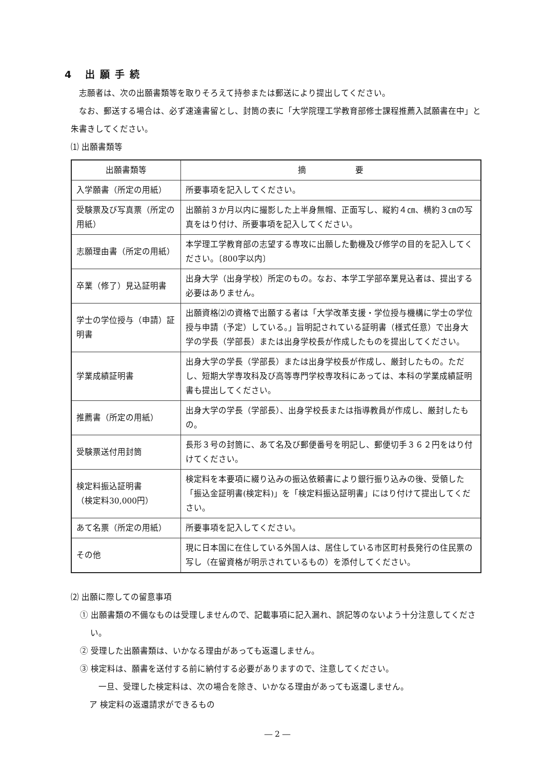4 出願手続
志願者は、次の出願書類等を取りそろえて持参または郵送により提出してください。
なお、郵送する場合は、必ず速達書留とし、封筒の表に「大学院理工学教育部修士課程推薦入試願書在中」と朱書きしてください。
⑴ 出願書類等
| 出願書類等 | 摘 要 |
| --- | --- |
| 入学願書（所定の用紙） | 所要事項を記入してください。 |
| 受験票及び写真票（所定の用紙） | 出願前３か月以内に撮影した上半身無帽、正面写し、縦約４㎝、横約３㎝の写真をはり付け、所要事項を記入してください。 |
| 志願理由書（所定の用紙） | 本学理工学教育部の志望する専攻に出願した動機及び修学の目的を記入してください。〔800字以内〕 |
| 卒業（修了）見込証明書 | 出身大学（出身学校）所定のもの。なお、本学工学部卒業見込者は、提出する必要はありません。 |
| 学士の学位授与（申請）証明書 | 出願資格⑵の資格で出願する者は「大学改革支援・学位授与機構に学士の学位授与申請（予定）している。」旨明記されている証明書（様式任意）で出身大学の学長（学部長）または出身学校長が作成したものを提出してください。 |
| 学業成績証明書 | 出身大学の学長（学部長）または出身学校長が作成し、厳封したもの。ただし、短期大学専攻科及び高等専門学校専攻科にあっては、本科の学業成績証明書も提出してください。 |
| 推薦書（所定の用紙） | 出身大学の学長（学部長）、出身学校長または指導教員が作成し、厳封したもの。 |
| 受験票送付用封筒 | 長形３号の封筒に、あて名及び郵便番号を明記し、郵便切手３６２円をはり付けてください。 |
| 検定料振込証明書 （検定料30,000円） | 検定料を本要項に綴り込みの振込依頼書により銀行振り込みの後、受領した「振込金証明書(検定料)」を「検定料振込証明書」にはり付けて提出してください。 |
| あて名票（所定の用紙） | 所要事項を記入してください。 |
| その他 | 現に日本国に在住している外国人は、居住している市区町村長発行の住民票の写し（在留資格が明示されているもの）を添付してください。 |
⑵ 出願に際しての留意事項
① 出願書類の不備なものは受理しませんので、記載事項に記入漏れ、誤記等のないよう十分注意してください。
② 受理した出願書類は、いかなる理由があっても返還しません。
③ 検定料は、願書を送付する前に納付する必要がありますので、注意してください。
一旦、受理した検定料は、次の場合を除き、いかなる理由があっても返還しません。
ア 検定料の返還請求ができるもの
― 2 ―